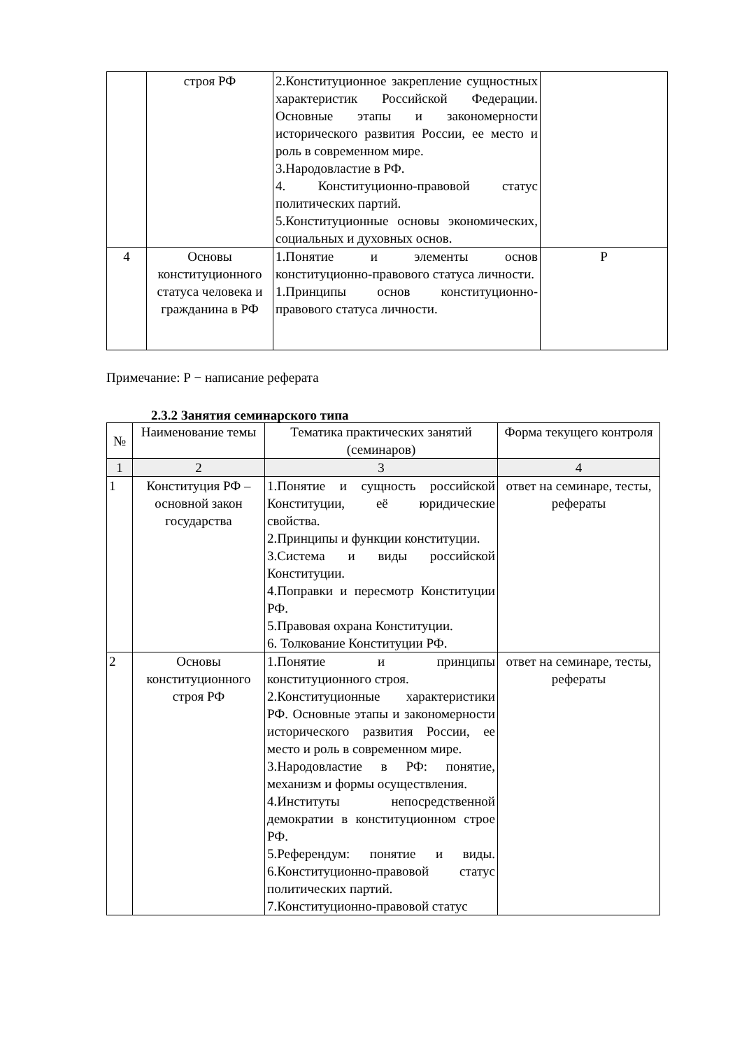| | строя РФ | 2.Конституционное закрепление сущностных характеристик Российской Федерации. Основные этапы и закономерности исторического развития России, ее место и роль в современном мире. 3.Народовластие в РФ. 4. Конституционно-правовой статус политических партий. 5.Конституционные основы экономических, социальных и духовных основ. | |
| 4 | Основы конституционного статуса человека и гражданина в РФ | 1.Понятие и элементы основ конституционно-правового статуса личности. 1.Принципы основ конституционно-правового статуса личности. | Р |
Примечание: Р − написание реферата
2.3.2 Занятия семинарского типа
| № | Наименование темы | Тематика практических занятий (семинаров) | Форма текущего контроля |
| --- | --- | --- | --- |
| 1 | 2 | 3 | 4 |
| 1 | Конституция РФ – основной закон государства | 1.Понятие и сущность российской Конституции, её юридические свойства. 2.Принципы и функции конституции. 3.Система и виды российской Конституции. 4.Поправки и пересмотр Конституции РФ. 5.Правовая охрана Конституции. 6. Толкование Конституции РФ. | ответ на семинаре, тесты, рефераты |
| 2 | Основы конституционного строя РФ | 1.Понятие и принципы конституционного строя. 2.Конституционные характеристики РФ. Основные этапы и закономерности исторического развития России, ее место и роль в современном мире. 3.Народовластие в РФ: понятие, механизм и формы осуществления. 4.Институты непосредственной демократии в конституционном строе РФ. 5.Референдум: понятие и виды. 6.Конституционно-правовой статус политических партий. 7.Конституционно-правовой статус | ответ на семинаре, тесты, рефераты |